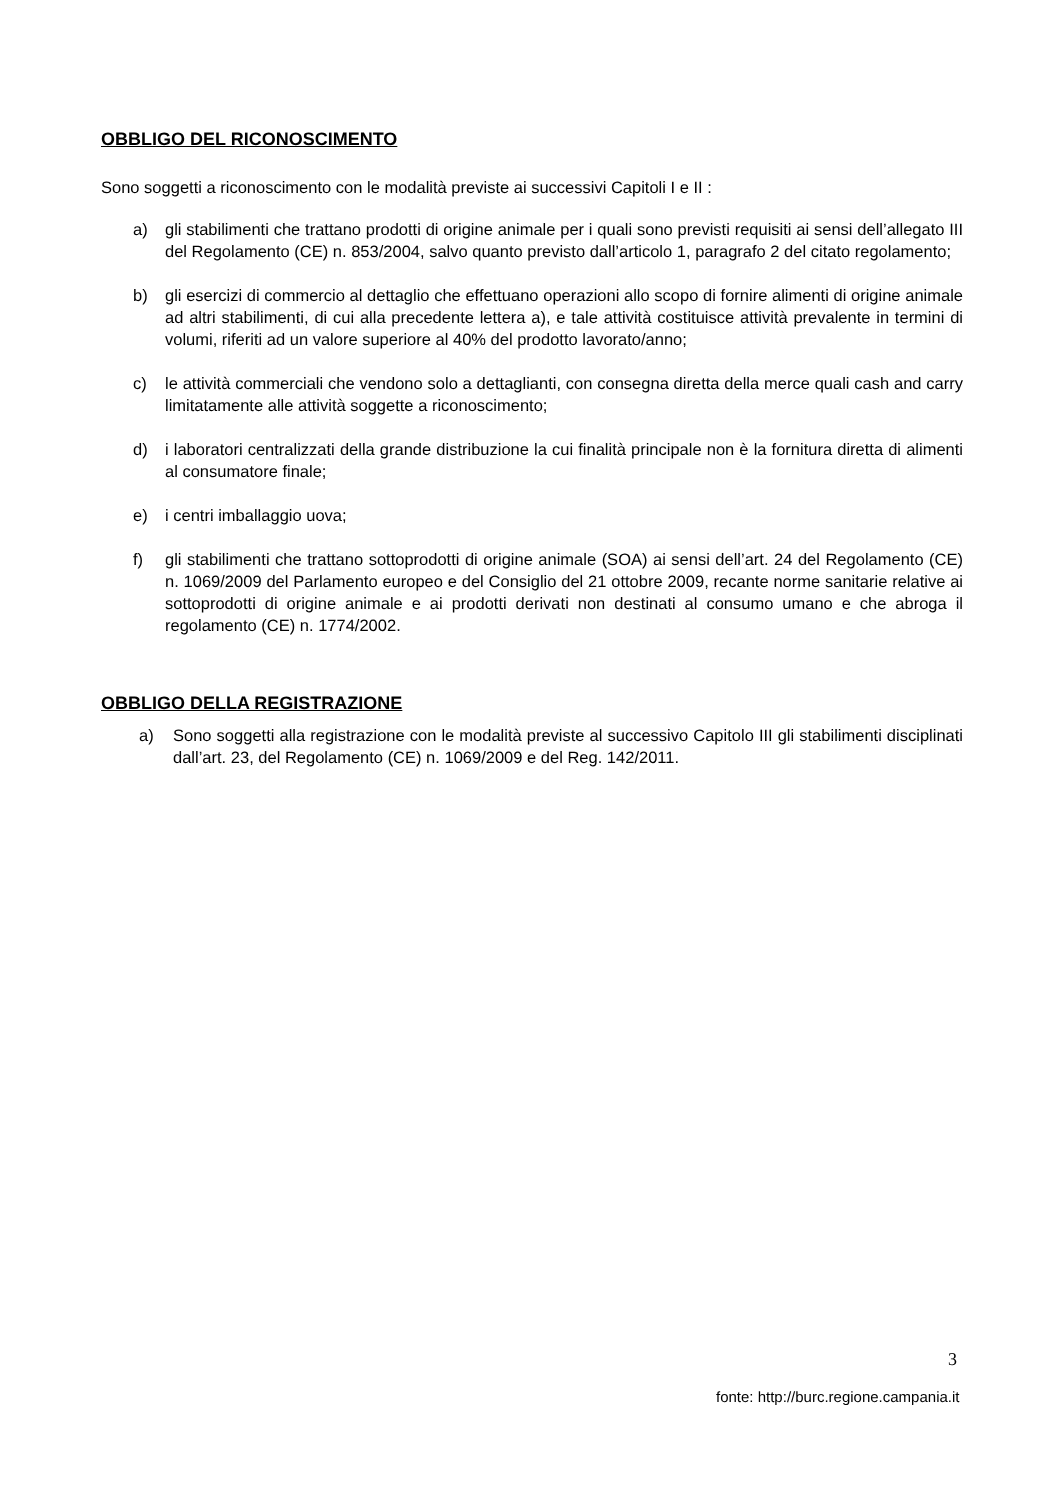OBBLIGO DEL RICONOSCIMENTO
Sono soggetti a riconoscimento con le modalità previste ai successivi Capitoli I e II :
a) gli stabilimenti che trattano prodotti di origine animale per i quali sono previsti requisiti ai sensi dell’allegato III del Regolamento (CE) n. 853/2004, salvo quanto previsto dall’articolo 1, paragrafo 2 del citato regolamento;
b) gli esercizi di commercio al dettaglio che effettuano operazioni allo scopo di fornire alimenti di origine animale ad altri stabilimenti, di cui alla precedente lettera a), e tale attività costituisce attività prevalente in termini di volumi, riferiti ad un valore superiore al 40% del prodotto lavorato/anno;
c) le attività commerciali che vendono solo a dettaglianti, con consegna diretta della merce quali cash and carry limitatamente alle attività soggette a riconoscimento;
d) i laboratori centralizzati della grande distribuzione la cui finalità principale non è la fornitura diretta di alimenti al consumatore finale;
e) i centri imballaggio uova;
f) gli stabilimenti che trattano sottoprodotti di origine animale (SOA) ai sensi dell’art. 24 del Regolamento (CE) n. 1069/2009 del Parlamento europeo e del Consiglio del 21 ottobre 2009, recante norme sanitarie relative ai sottoprodotti di origine animale e ai prodotti derivati non destinati al consumo umano e che abroga il regolamento (CE) n. 1774/2002.
OBBLIGO DELLA REGISTRAZIONE
a) Sono soggetti alla registrazione con le modalità previste al successivo Capitolo III gli stabilimenti disciplinati dall’art. 23, del Regolamento (CE) n. 1069/2009 e del Reg. 142/2011.
3
fonte: http://burc.regione.campania.it